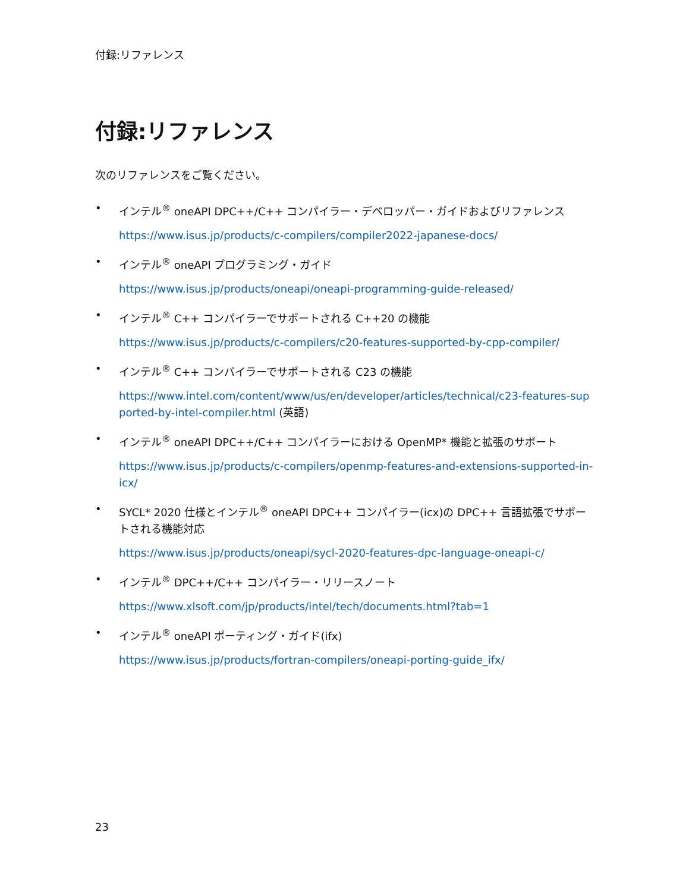付録:リファレンス
付録:リファレンス
次のリファレンスをご覧ください。
• インテル<sup>®</sup> oneAPI DPC++/C++ コンパイラー・デベロッパー・ガイドおよびリファレンス
https://www.isus.jp/products/c-compilers/compiler2022-japanese-docs/
• インテル<sup>®</sup> oneAPI プログラミング・ガイド
https://www.isus.jp/products/oneapi/oneapi-programming-guide-released/
• インテル<sup>®</sup> C++ コンパイラーでサポートされる C++20 の機能
https://www.isus.jp/products/c-compilers/c20-features-supported-by-cpp-compiler/
• インテル<sup>®</sup> C++ コンパイラーでサポートされる C23 の機能
https://www.intel.com/content/www/us/en/developer/articles/technical/c23-features-supported-by-intel-compiler.html (英語)
• インテル<sup>®</sup> oneAPI DPC++/C++ コンパイラーにおける OpenMP* 機能と拡張のサポート
https://www.isus.jp/products/c-compilers/openmp-features-and-extensions-supported-in-icx/
• SYCL* 2020 仕様とインテル<sup>®</sup> oneAPI DPC++ コンパイラー(icx)の DPC++ 言語拡張でサポートされる機能対応
https://www.isus.jp/products/oneapi/sycl-2020-features-dpc-language-oneapi-c/
• インテル<sup>®</sup> DPC++/C++ コンパイラー・リリースノート
https://www.xlsoft.com/jp/products/intel/tech/documents.html?tab=1
• インテル<sup>®</sup> oneAPI ポーティング・ガイド(ifx)
https://www.isus.jp/products/fortran-compilers/oneapi-porting-guide_ifx/
23